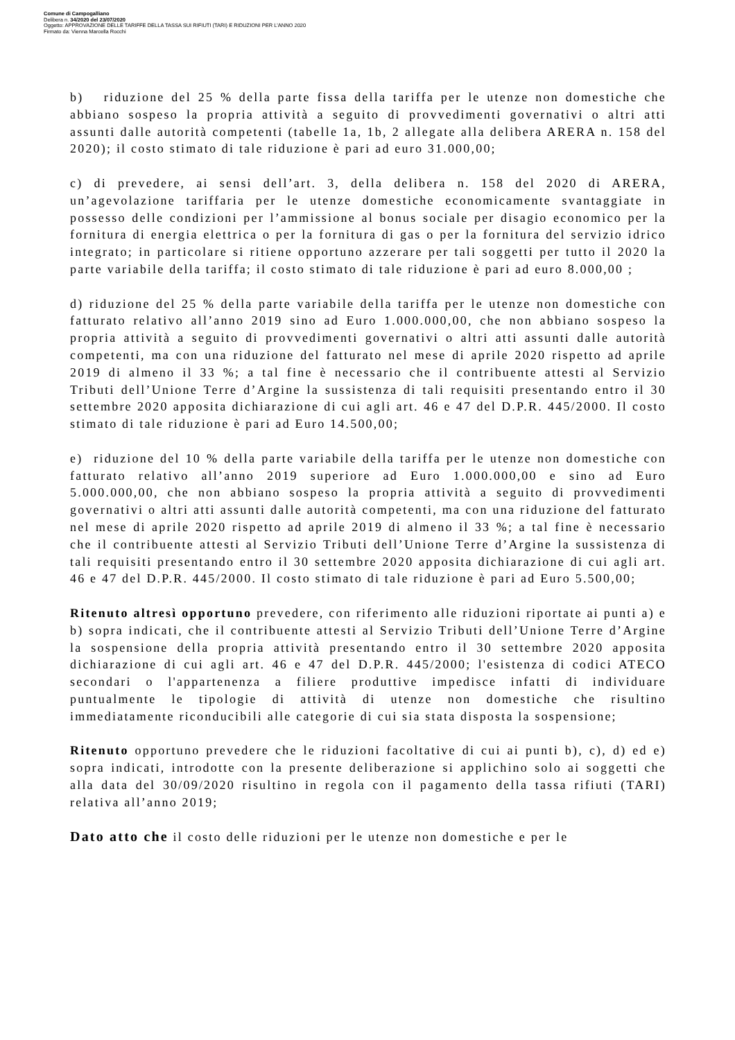Comune di Campogalliano
Delibera n. 34/2020 del 23/07/2020
Oggetto: APPROVAZIONE DELLE TARIFFE DELLA TASSA SUI RIFIUTI (TARI) E RIDUZIONI PER L'ANNO 2020
Firmato da: Vienna Marcella Rocchi
b) riduzione del 25 % della parte fissa della tariffa per le utenze non domestiche che abbiano sospeso la propria attività a seguito di provvedimenti governativi o altri atti assunti dalle autorità competenti (tabelle 1a, 1b, 2 allegate alla delibera ARERA n. 158 del 2020); il costo stimato di tale riduzione è pari ad euro 31.000,00;
c) di prevedere, ai sensi dell’art. 3, della delibera n. 158 del 2020 di ARERA, un’agevolazione tariffaria per le utenze domestiche economicamente svantaggiate in possesso delle condizioni per l’ammissione al bonus sociale per disagio economico per la fornitura di energia elettrica o per la fornitura di gas o per la fornitura del servizio idrico integrato; in particolare si ritiene opportuno azzerare per tali soggetti per tutto il 2020 la parte variabile della tariffa; il costo stimato di tale riduzione è pari ad euro 8.000,00 ;
d) riduzione del 25 % della parte variabile della tariffa per le utenze non domestiche con fatturato relativo all’anno 2019 sino ad Euro 1.000.000,00, che non abbiano sospeso la propria attività a seguito di provvedimenti governativi o altri atti assunti dalle autorità competenti, ma con una riduzione del fatturato nel mese di aprile 2020 rispetto ad aprile 2019 di almeno il 33 %; a tal fine è necessario che il contribuente attesti al Servizio Tributi dell’Unione Terre d’Argine la sussistenza di tali requisiti presentando entro il 30 settembre 2020 apposita dichiarazione di cui agli art. 46 e 47 del D.P.R. 445/2000. Il costo stimato di tale riduzione è pari ad Euro 14.500,00;
e) riduzione del 10 % della parte variabile della tariffa per le utenze non domestiche con fatturato relativo all’anno 2019 superiore ad Euro 1.000.000,00 e sino ad Euro 5.000.000,00, che non abbiano sospeso la propria attività a seguito di provvedimenti governativi o altri atti assunti dalle autorità competenti, ma con una riduzione del fatturato nel mese di aprile 2020 rispetto ad aprile 2019 di almeno il 33 %; a tal fine è necessario che il contribuente attesti al Servizio Tributi dell’Unione Terre d’Argine la sussistenza di tali requisiti presentando entro il 30 settembre 2020 apposita dichiarazione di cui agli art. 46 e 47 del D.P.R. 445/2000. Il costo stimato di tale riduzione è pari ad Euro 5.500,00;
Ritenuto altresì opportuno prevedere, con riferimento alle riduzioni riportate ai punti a) e b) sopra indicati, che il contribuente attesti al Servizio Tributi dell’Unione Terre d’Argine la sospensione della propria attività presentando entro il 30 settembre 2020 apposita dichiarazione di cui agli art. 46 e 47 del D.P.R. 445/2000; l'esistenza di codici ATECO secondari o l'appartenenza a filiere produttive impedisce infatti di individuare puntualmente le tipologie di attività di utenze non domestiche che risultino immediatamente riconducibili alle categorie di cui sia stata disposta la sospensione;
Ritenuto opportuno prevedere che le riduzioni facoltative di cui ai punti b), c), d) ed e) sopra indicati, introdotte con la presente deliberazione si applichino solo ai soggetti che alla data del 30/09/2020 risultino in regola con il pagamento della tassa rifiuti (TARI) relativa all’anno 2019;
Dato atto che il costo delle riduzioni per le utenze non domestiche e per le